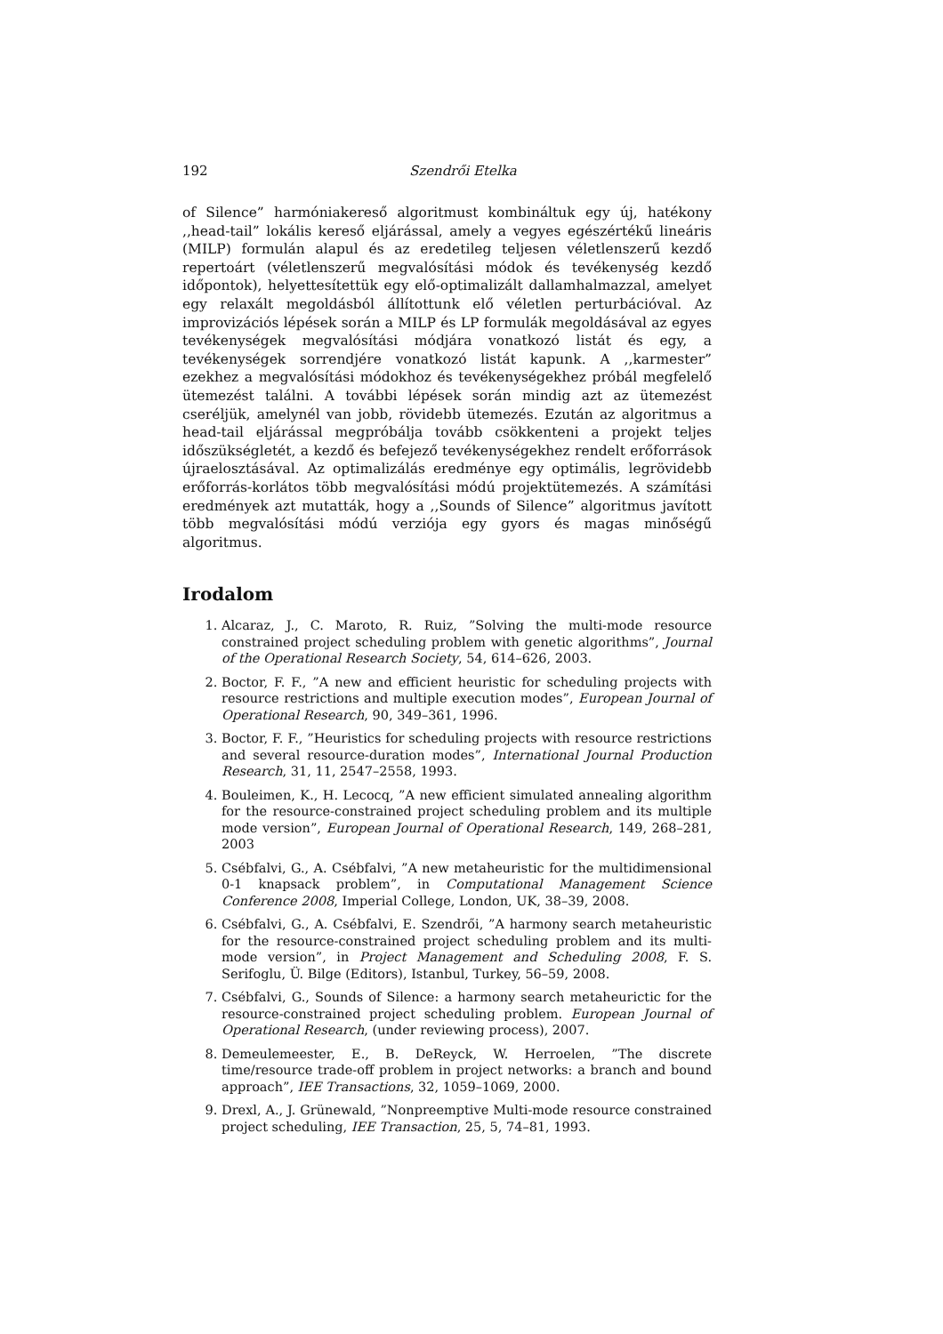192 Szendrői Etelka
of Silence” harmóniakereső algoritmust kombináltuk egy új, hatékony ,,head-tail” lokális kereső eljárással, amely a vegyes egészértékű lineáris (MILP) formulán alapul és az eredetileg teljesen véletlenszerű kezdő repertoárt (véletlenszerű megvalósítási módok és tevékenység kezdő időpontok), helyettesítettük egy elő-optimalizált dallamhalmazzal, amelyet egy relaxált megoldásból állítottunk elő véletlen perturbációval. Az improvizációs lépések során a MILP és LP formulák megoldásával az egyes tevékenységek megvalósítási módjára vonatkozó listát és egy, a tevékenységek sorrendjére vonatkozó listát kapunk. A ,,karmester” ezekhez a megvalósítási módokhoz és tevékenységekhez próbál megfelelő ütemezést találni. A további lépések során mindig azt az ütemezést cseréljük, amelynél van jobb, rövidebb ütemezés. Ezután az algoritmus a head-tail eljárással megpróbálja tovább csökkenteni a projekt teljes időszükségletét, a kezdő és befejező tevékenységekhez rendelt erőforrások újraelosztásával. Az optimalizálás eredménye egy optimális, legrövidebb erőforrás-korlátos több megvalósítási módú projektütemezés. A számítási eredmények azt mutatták, hogy a ,,Sounds of Silence” algoritmus javított több megvalósítási módú verziója egy gyors és magas minőségű algoritmus.
Irodalom
1. Alcaraz, J., C. Maroto, R. Ruiz, ”Solving the multi-mode resource constrained project scheduling problem with genetic algorithms”, Journal of the Operational Research Society, 54, 614–626, 2003.
2. Boctor, F. F., ”A new and efficient heuristic for scheduling projects with resource restrictions and multiple execution modes”, European Journal of Operational Research, 90, 349–361, 1996.
3. Boctor, F. F., ”Heuristics for scheduling projects with resource restrictions and several resource-duration modes”, International Journal Production Research, 31, 11, 2547–2558, 1993.
4. Bouleimen, K., H. Lecocq, ”A new efficient simulated annealing algorithm for the resource-constrained project scheduling problem and its multiple mode version”, European Journal of Operational Research, 149, 268–281, 2003
5. Csébfalvi, G., A. Csébfalvi, ”A new metaheuristic for the multidimensional 0-1 knapsack problem”, in Computational Management Science Conference 2008, Imperial College, London, UK, 38–39, 2008.
6. Csébfalvi, G., A. Csébfalvi, E. Szendrői, ”A harmony search metaheuristic for the resource-constrained project scheduling problem and its multi-mode version”, in Project Management and Scheduling 2008, F. S. Serifoglu, Ü. Bilge (Editors), Istanbul, Turkey, 56–59, 2008.
7. Csébfalvi, G., Sounds of Silence: a harmony search metaheurictic for the resource-constrained project scheduling problem. European Journal of Operational Research, (under reviewing process), 2007.
8. Demeulemeester, E., B. DeReyck, W. Herroelen, ”The discrete time/resource trade-off problem in project networks: a branch and bound approach”, IEE Transactions, 32, 1059–1069, 2000.
9. Drexl, A., J. Grünewald, ”Nonpreemptive Multi-mode resource constrained project scheduling, IEE Transaction, 25, 5, 74–81, 1993.